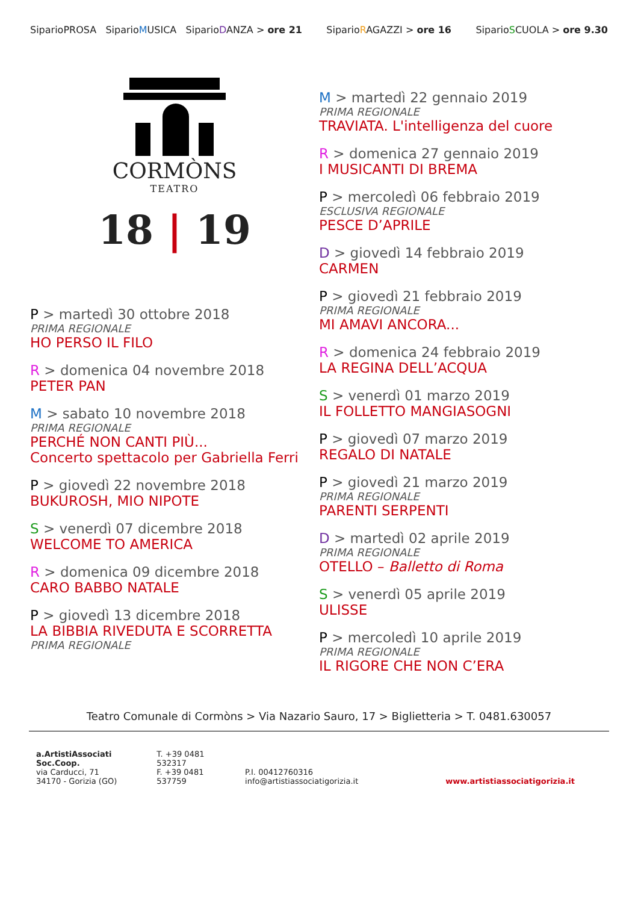SiparioPROSA SiparioMUSICA SiparioDANZA > ore 21 SiparioRAGAZZI > ore 16 SiparioSCUOLA > ore 9.30
CORMÒNS
TEATRO
18 | 19
P > martedì 30 ottobre 2018
PRIMA REGIONALE
HO PERSO IL FILO
R > domenica 04 novembre 2018
PETER PAN
M > sabato 10 novembre 2018
PRIMA REGIONALE
PERCHÉ NON CANTI PIÙ...
Concerto spettacolo per Gabriella Ferri
P > giovedì 22 novembre 2018
BUKUROSH, MIO NIPOTE
S > venerdì 07 dicembre 2018
WELCOME TO AMERICA
R > domenica 09 dicembre 2018
CARO BABBO NATALE
P > giovedì 13 dicembre 2018
LA BIBBIA RIVEDUTA E SCORRETTA
PRIMA REGIONALE
M > martedì 22 gennaio 2019
PRIMA REGIONALE
TRAVIATA. L'intelligenza del cuore
R > domenica 27 gennaio 2019
I MUSICANTI DI BREMA
P > mercoledì 06 febbraio 2019
ESCLUSIVA REGIONALE
PESCE D’APRILE
D > giovedì 14 febbraio 2019
CARMEN
P > giovedì 21 febbraio 2019
PRIMA REGIONALE
MI AMAVI ANCORA...
R > domenica 24 febbraio 2019
LA REGINA DELL’ACQUA
S > venerdì 01 marzo 2019
IL FOLLETTO MANGIASOGNI
P > giovedì 07 marzo 2019
REGALO DI NATALE
P > giovedì 21 marzo 2019
PRIMA REGIONALE
PARENTI SERPENTI
D > martedì 02 aprile 2019
PRIMA REGIONALE
OTELLO – Balletto di Roma
S > venerdì 05 aprile 2019
ULISSE
P > mercoledì 10 aprile 2019
PRIMA REGIONALE
IL RIGORE CHE NON C’ERA
Teatro Comunale di Cormòns > Via Nazario Sauro, 17 > Biglietteria > T. 0481.630057
a.ArtistiAssociati Soc.Coop.
via Carducci, 71
34170 - Gorizia (GO)
T. +39 0481 532317
F. +39 0481 537759
P.I. 00412760316
info@artistiassociatigorizia.it
www.artistiassociatigorizia.it